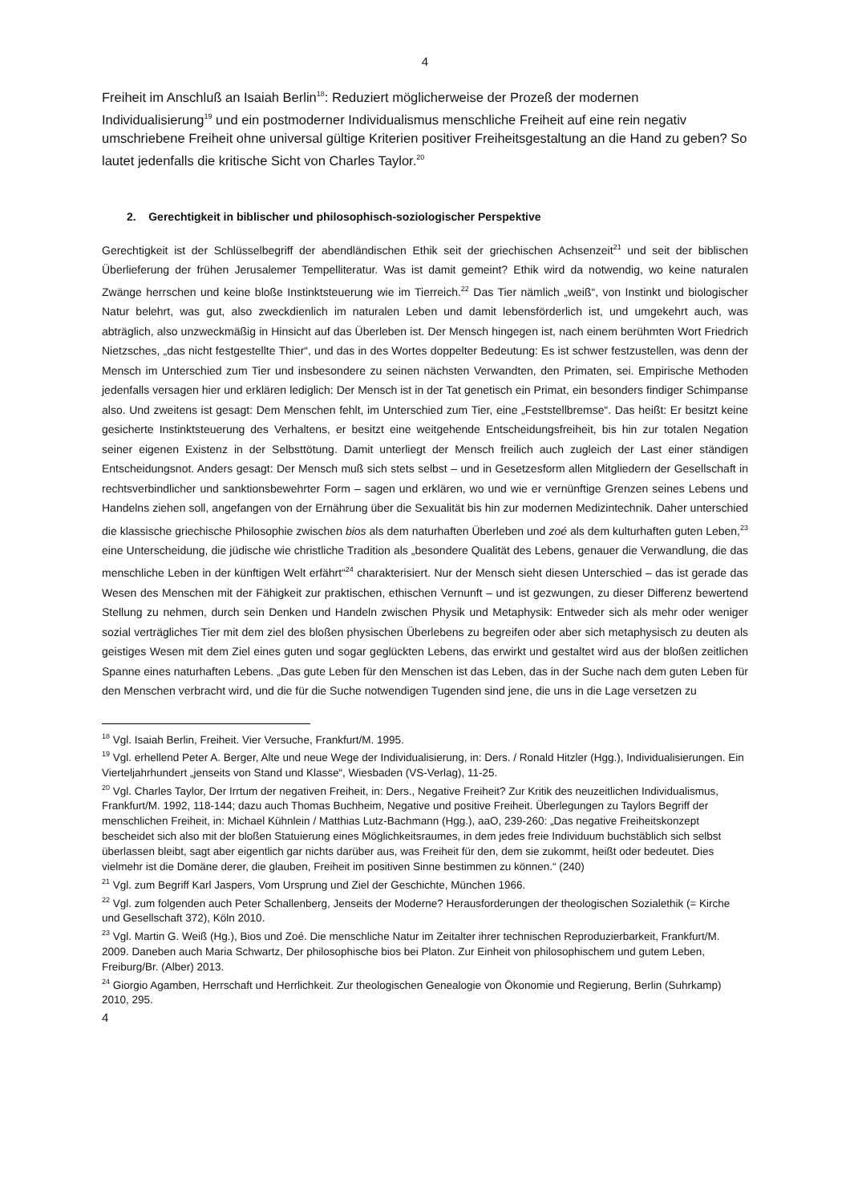4
Freiheit im Anschluß an Isaiah Berlin<sup>18</sup>: Reduziert möglicherweise der Prozeß der modernen Individualisierung<sup>19</sup> und ein postmoderner Individualismus menschliche Freiheit auf eine rein negativ umschriebene Freiheit ohne universal gültige Kriterien positiver Freiheitsgestaltung an die Hand zu geben? So lautet jedenfalls die kritische Sicht von Charles Taylor.<sup>20</sup>
2. Gerechtigkeit in biblischer und philosophisch-soziologischer Perspektive
Gerechtigkeit ist der Schlüsselbegriff der abendländischen Ethik seit der griechischen Achsenzeit<sup>21</sup> und seit der biblischen Überlieferung der frühen Jerusalemer Tempelliteratur. Was ist damit gemeint? Ethik wird da notwendig, wo keine naturalen Zwänge herrschen und keine bloße Instinktsteuerung wie im Tierreich.<sup>22</sup> Das Tier nämlich „weiß“, von Instinkt und biologischer Natur belehrt, was gut, also zweckdienlich im naturalen Leben und damit lebensförderlich ist, und umgekehrt auch, was abträglich, also unzweckmäßig in Hinsicht auf das Überleben ist. Der Mensch hingegen ist, nach einem berühmten Wort Friedrich Nietzsches, „das nicht festgestellte Thier“, und das in des Wortes doppelter Bedeutung: Es ist schwer festzustellen, was denn der Mensch im Unterschied zum Tier und insbesondere zu seinen nächsten Verwandten, den Primaten, sei. Empirische Methoden jedenfalls versagen hier und erklären lediglich: Der Mensch ist in der Tat genetisch ein Primat, ein besonders findiger Schimpanse also. Und zweitens ist gesagt: Dem Menschen fehlt, im Unterschied zum Tier, eine „Feststellbremse“. Das heißt: Er besitzt keine gesicherte Instinktsteuerung des Verhaltens, er besitzt eine weitgehende Entscheidungsfreiheit, bis hin zur totalen Negation seiner eigenen Existenz in der Selbsttötung. Damit unterliegt der Mensch freilich auch zugleich der Last einer ständigen Entscheidungsnot. Anders gesagt: Der Mensch muß sich stets selbst – und in Gesetzesform allen Mitgliedern der Gesellschaft in rechtsverbindlicher und sanktionsbewehrter Form – sagen und erklären, wo und wie er vernünftige Grenzen seines Lebens und Handelns ziehen soll, angefangen von der Ernährung über die Sexualität bis hin zur modernen Medizintechnik. Daher unterschied die klassische griechische Philosophie zwischen bios als dem naturhaften Überleben und zoé als dem kulturhaften guten Leben,<sup>23</sup> eine Unterscheidung, die jüdische wie christliche Tradition als „besondere Qualität des Lebens, genauer die Verwandlung, die das menschliche Leben in der künftigen Welt erfährt“<sup>24</sup> charakterisiert. Nur der Mensch sieht diesen Unterschied – das ist gerade das Wesen des Menschen mit der Fähigkeit zur praktischen, ethischen Vernunft – und ist gezwungen, zu dieser Differenz bewertend Stellung zu nehmen, durch sein Denken und Handeln zwischen Physik und Metaphysik: Entweder sich als mehr oder weniger sozial verträgliches Tier mit dem ziel des bloßen physischen Überlebens zu begreifen oder aber sich metaphysisch zu deuten als geistiges Wesen mit dem Ziel eines guten und sogar geglückten Lebens, das erwirkt und gestaltet wird aus der bloßen zeitlichen Spanne eines naturhaften Lebens. „Das gute Leben für den Menschen ist das Leben, das in der Suche nach dem guten Leben für den Menschen verbracht wird, und die für die Suche notwendigen Tugenden sind jene, die uns in die Lage versetzen zu
<sup>18</sup> Vgl. Isaiah Berlin, Freiheit. Vier Versuche, Frankfurt/M. 1995.
<sup>19</sup> Vgl. erhellend Peter A. Berger, Alte und neue Wege der Individualisierung, in: Ders. / Ronald Hitzler (Hgg.), Individualisierungen. Ein Vierteljahrhundert „jenseits von Stand und Klasse“, Wiesbaden (VS-Verlag), 11-25.
<sup>20</sup> Vgl. Charles Taylor, Der Irrtum der negativen Freiheit, in: Ders., Negative Freiheit? Zur Kritik des neuzeitlichen Individualismus, Frankfurt/M. 1992, 118-144; dazu auch Thomas Buchheim, Negative und positive Freiheit. Überlegungen zu Taylors Begriff der menschlichen Freiheit, in: Michael Kühnlein / Matthias Lutz-Bachmann (Hgg.), aaO, 239-260: „Das negative Freiheitskonzept bescheidet sich also mit der bloßen Statuierung eines Möglichkeitsraumes, in dem jedes freie Individuum buchstäblich sich selbst überlassen bleibt, sagt aber eigentlich gar nichts darüber aus, was Freiheit für den, dem sie zukommt, heißt oder bedeutet. Dies vielmehr ist die Domäne derer, die glauben, Freiheit im positiven Sinne bestimmen zu können.“ (240)
<sup>21</sup> Vgl. zum Begriff Karl Jaspers, Vom Ursprung und Ziel der Geschichte, München 1966.
<sup>22</sup> Vgl. zum folgenden auch Peter Schallenberg, Jenseits der Moderne? Herausforderungen der theologischen Sozialethik (= Kirche und Gesellschaft 372), Köln 2010.
<sup>23</sup> Vgl. Martin G. Weiß (Hg.), Bios und Zoé. Die menschliche Natur im Zeitalter ihrer technischen Reproduzierbarkeit, Frankfurt/M. 2009. Daneben auch Maria Schwartz, Der philosophische bios bei Platon. Zur Einheit von philosophischem und gutem Leben, Freiburg/Br. (Alber) 2013.
<sup>24</sup> Giorgio Agamben, Herrschaft und Herrlichkeit. Zur theologischen Genealogie von Ökonomie und Regierung, Berlin (Suhrkamp) 2010, 295.
4